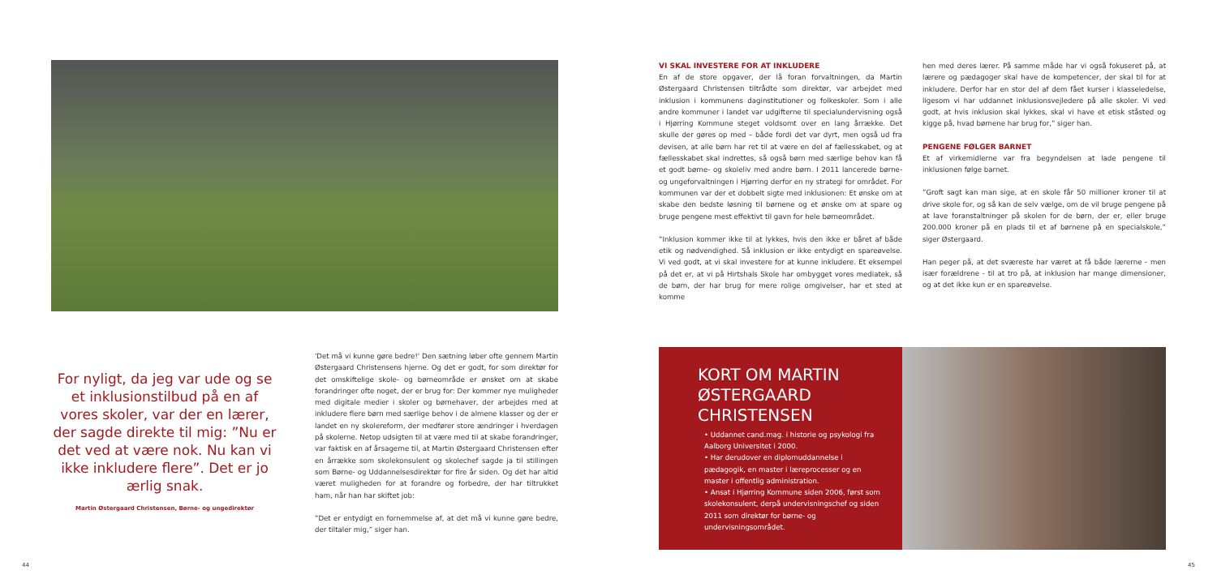For nyligt, da jeg var ude og se et inklusionstilbud på en af vores skoler, var der en lærer, der sagde direkte til mig: ”Nu er det ved at være nok. Nu kan vi ikke inkludere flere”. Det er jo ærlig snak.
Martin Østergaard Christensen, Børne- og ungedirektør
'Det må vi kunne gøre bedre!' Den sætning løber ofte gennem Martin Østergaard Christensens hjerne. Og det er godt, for som direktør for det omskiftelige skole- og børneområde er ønsket om at skabe forandringer ofte noget, der er brug for: Der kommer nye muligheder med digitale medier i skoler og børnehaver, der arbejdes med at inkludere flere børn med særlige behov i de almene klasser og der er landet en ny skolereform, der medfører store ændringer i hverdagen på skolerne. Netop udsigten til at være med til at skabe forandringer, var faktisk en af årsagerne til, at Martin Østergaard Christensen efter en årrække som skolekonsulent og skolechef sagde ja til stillingen som Børne- og Uddannelsesdirektør for fire år siden. Og det har altid været muligheden for at forandre og forbedre, der har tiltrukket ham, når han har skiftet job:
”Det er entydigt en fornemmelse af, at det må vi kunne gøre bedre, der tiltaler mig,” siger han.
VI SKAL INVESTERE FOR AT INKLUDERE
En af de store opgaver, der lå foran forvaltningen, da Martin Østergaard Christensen tiltrådte som direktør, var arbejdet med inklusion i kommunens daginstitutioner og folkeskoler. Som i alle andre kommuner i landet var udgifterne til specialundervisning også i Hjørring Kommune steget voldsomt over en lang årrække. Det skulle der gøres op med – både fordi det var dyrt, men også ud fra devisen, at alle børn har ret til at være en del af fællesskabet, og at fællesskabet skal indrettes, så også børn med særlige behov kan få et godt børne- og skoleliv med andre børn. I 2011 lancerede børne- og ungeforvaltningen i Hjørring derfor en ny strategi for området. For kommunen var der et dobbelt sigte med inklusionen: Et ønske om at skabe den bedste løsning til børnene og et ønske om at spare og bruge pengene mest effektivt til gavn for hele børneområdet.
”Inklusion kommer ikke til at lykkes, hvis den ikke er båret af både etik og nødvendighed. Så inklusion er ikke entydigt en spareøvelse. Vi ved godt, at vi skal investere for at kunne inkludere. Et eksempel på det er, at vi på Hirtshals Skole har ombygget vores mediatek, så de børn, der har brug for mere rolige omgivelser, har et sted at komme
hen med deres lærer. På samme måde har vi også fokuseret på, at lærere og pædagoger skal have de kompetencer, der skal til for at inkludere. Derfor har en stor del af dem fået kurser i klasseledelse, ligesom vi har uddannet inklusionsvejledere på alle skoler. Vi ved godt, at hvis inklusion skal lykkes, skal vi have et etisk ståsted og kigge på, hvad børnene har brug for,” siger han.
PENGENE FØLGER BARNET
Et af virkemidlerne var fra begyndelsen at lade pengene til inklusionen følge barnet.
”Groft sagt kan man sige, at en skole får 50 millioner kroner til at drive skole for, og så kan de selv vælge, om de vil bruge pengene på at lave foranstaltninger på skolen for de børn, der er, eller bruge 200.000 kroner på en plads til et af børnene på en specialskole,” siger Østergaard.
Han peger på, at det sværeste har været at få både lærerne - men især forældrene - til at tro på, at inklusion har mange dimensioner, og at det ikke kun er en spareøvelse.
KORT OM MARTIN ØSTERGAARD CHRISTENSEN
• Uddannet cand.mag. i historie og psykologi fra Aalborg Universitet i 2000.
• Har derudover en diplomuddannelse i pædagogik, en master i læreprocesser og en master i offentlig administration.
• Ansat i Hjørring Kommune siden 2006, først som skolekonsulent, derpå undervisningschef og siden 2011 som direktør for børne- og undervisningsområdet.
44 45